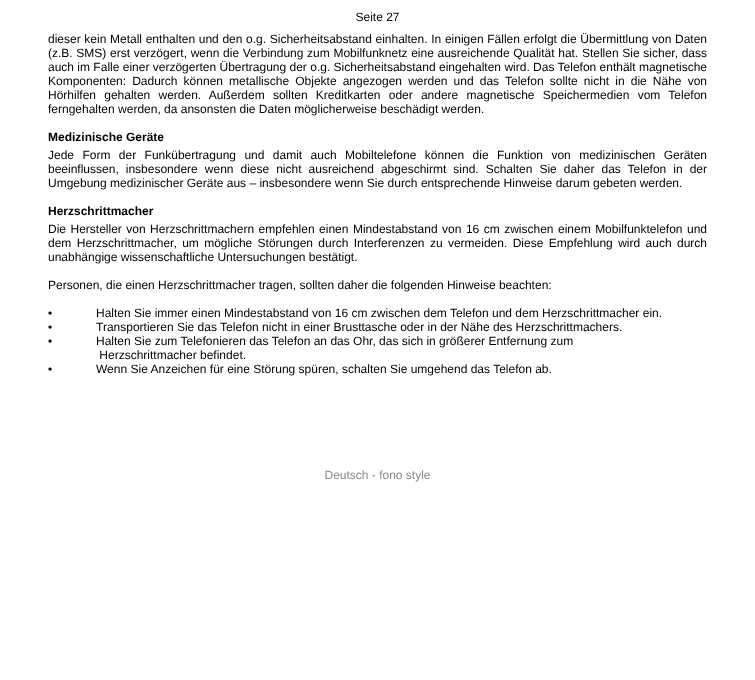Seite 27
dieser kein Metall enthalten und den o.g. Sicherheitsabstand einhalten. In einigen Fällen erfolgt die Übermittlung von Daten (z.B. SMS) erst verzögert, wenn die Verbindung zum Mobilfunknetz eine ausreichende Qualität hat. Stellen Sie sicher, dass auch im Falle einer verzögerten Übertragung der o.g. Sicherheitsabstand eingehalten wird. Das Telefon enthält magnetische Komponenten: Dadurch können metallische Objekte angezogen werden und das Telefon sollte nicht in die Nähe von Hörhilfen gehalten werden. Außerdem sollten Kreditkarten oder andere magnetische Speichermedien vom Telefon ferngehalten werden, da ansonsten die Daten möglicherweise beschädigt werden.
Medizinische Geräte
Jede Form der Funkübertragung und damit auch Mobiltelefone können die Funktion von medizinischen Geräten beeinflussen, insbesondere wenn diese nicht ausreichend abgeschirmt sind. Schalten Sie daher das Telefon in der Umgebung medizinischer Geräte aus – insbesondere wenn Sie durch entsprechende Hinweise darum gebeten werden.
Herzschrittmacher
Die Hersteller von Herzschrittmachern empfehlen einen Mindestabstand von 16 cm zwischen einem Mobilfunktelefon und dem Herzschrittmacher, um mögliche Störungen durch Interferenzen zu vermeiden. Diese Empfehlung wird auch durch unabhängige wissenschaftliche Untersuchungen bestätigt.
Personen, die einen Herzschrittmacher tragen, sollten daher die folgenden Hinweise beachten:
• Halten Sie immer einen Mindestabstand von 16 cm zwischen dem Telefon und dem Herzschrittmacher ein.
• Transportieren Sie das Telefon nicht in einer Brusttasche oder in der Nähe des Herzschrittmachers.
• Halten Sie zum Telefonieren das Telefon an das Ohr, das sich in größerer Entfernung zum
Herzschrittmacher befindet.
• Wenn Sie Anzeichen für eine Störung spüren, schalten Sie umgehend das Telefon ab.
Deutsch - fono style